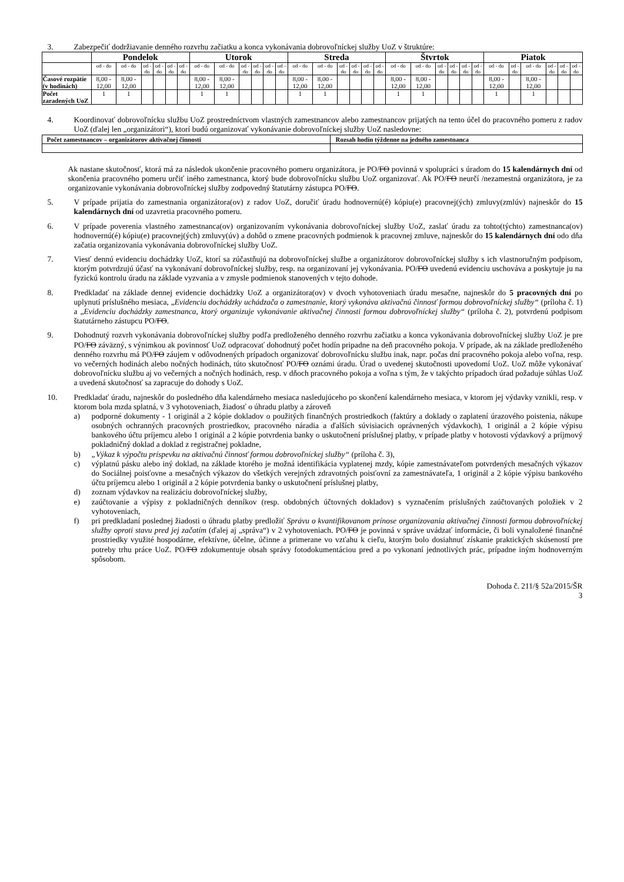3.
Zabezpečiť dodržiavanie denného rozvrhu začiatku a konca vykonávania dobrovoľníckej služby UoZ v štruktúre:
| | Pondelok | | | | | | Utorok | | | | | | Streda | | | | | | Štvrtok | | | | | | Piatok | | | | | |
| --- | --- | --- | --- | --- | --- | --- | --- | --- | --- | --- | --- | --- | --- | --- | --- | --- | --- | --- | --- | --- | --- | --- | --- | --- | --- | --- | --- | --- | --- | --- |
| | od - do | od - do | od - do | od - do | od - do | od - do | od - do | od - do | od - do | od - do | od - do | od - do | od - do | od - do | od - do | od - do | od - do | od - do | od - do | od - do | od - do | od - do | od - do | od - do | od - do | od - do | od - do | od - do | od - do | od - do |
| Časové rozpätie (v hodinách) | 8,00 - 12,00 | 8,00 - 12,00 | | | | | 8,00 - 12,00 | 8,00 - 12,00 | | | | | 8,00 - 12,00 | 8,00 - 12,00 | | | | | 8,00 - 12,00 | 8,00 - 12,00 | | | | | 8,00 - 12,00 | | 8,00 - 12,00 | | | |
| Počet zaradených UoZ | 1 | 1 | | | | | 1 | 1 | | | | | 1 | 1 | | | | | 1 | 1 | | | | | 1 | | 1 | | | |
4.
Koordinovať dobrovoľnícku službu UoZ prostredníctvom vlastných zamestnancov alebo zamestnancov prijatých na tento účel do pracovného pomeru z radov UoZ (ďalej len „organizátori“), ktorí budú organizovať vykonávanie dobrovoľníckej služby UoZ nasledovne:
| Počet zamestnancov – organizátorov aktivačnej činnosti | Rozsah hodín týždenne na jedného zamestnanca |
| --- | --- |
Ak nastane skutočnosť, ktorá má za následok ukončenie pracovného pomeru organizátora, je PO/FO povinná v spolupráci s úradom do 15 kalendárnych dní od skončenia pracovného pomeru určiť iného zamestnanca, ktorý bude dobrovoľnícku službu UoZ organizovať. Ak PO/FO neurčí /nezamestná organizátora, je za organizovanie vykonávania dobrovoľníckej služby zodpovedný štatutárny zástupca PO/FO.
5.
V prípade prijatia do zamestnania organizátora(ov) z radov UoZ, doručiť úradu hodnovernú(é) kópiu(e) pracovnej(ých) zmluvy(zmlúv) najneskôr do 15 kalendárnych dní od uzavretia pracovného pomeru.
6.
V prípade poverenia vlastného zamestnanca(ov) organizovaním vykonávania dobrovoľníckej služby UoZ, zaslať úradu za tohto(týchto) zamestnanca(ov) hodnovernú(é) kópiu(e) pracovnej(ých) zmluvy(úv) a dohôd o zmene pracovných podmienok k pracovnej zmluve, najneskôr do 15 kalendárnych dní odo dňa začatia organizovania vykonávania dobrovoľníckej služby UoZ.
7.
Viesť dennú evidenciu dochádzky UoZ, ktorí sa zúčastňujú na dobrovoľníckej službe a organizátorov dobrovoľníckej služby s ich vlastnoručným podpisom, ktorým potvrdzujú účasť na vykonávaní dobrovoľníckej služby, resp. na organizovaní jej vykonávania. PO/FO uvedenú evidenciu uschováva a poskytuje ju na fyzickú kontrolu úradu na základe vyzvania a v zmysle podmienok stanovených v tejto dohode.
8.
Predkladať na základe dennej evidencie dochádzky UoZ a organizátora(ov) v dvoch vyhotoveniach úradu mesačne, najneskôr do 5 pracovných dní po uplynutí príslušného mesiaca, „Evidenciu dochádzky uchádzača o zamestnanie, ktorý vykonáva aktivačnú činnosť formou dobrovoľníckej služby“ (príloha č. 1) a „Evidenciu dochádzky zamestnanca, ktorý organizuje vykonávanie aktivačnej činnosti formou dobrovoľníckej služby“ (príloha č. 2), potvrdenú podpisom štatutárneho zástupcu PO/FO.
9.
Dohodnutý rozvrh vykonávania dobrovoľníckej služby podľa predloženého denného rozvrhu začiatku a konca vykonávania dobrovoľníckej služby UoZ je pre PO/FO záväzný, s výnimkou ak povinnosť UoZ odpracovať dohodnutý počet hodín pripadne na deň pracovného pokoja. V prípade, ak na základe predloženého denného rozvrhu má PO/FO záujem v odôvodnených prípadoch organizovať dobrovoľnícku službu inak, napr. počas dní pracovného pokoja alebo voľna, resp. vo večerných hodinách alebo nočných hodinách, túto skutočnosť PO/FO oznámi úradu. Úrad o uvedenej skutočnosti upovedomí UoZ. UoZ môže vykonávať dobrovoľnícku službu aj vo večerných a nočných hodinách, resp. v dňoch pracovného pokoja a voľna s tým, že v takýchto prípadoch úrad požaduje súhlas UoZ a uvedená skutočnosť sa zapracuje do dohody s UoZ.
10.
Predkladať úradu, najneskôr do posledného dňa kalendárneho mesiaca nasledujúceho po skončení kalendárneho mesiaca, v ktorom jej výdavky vznikli, resp. v ktorom bola mzda splatná, v 3 vyhotoveniach, žiadosť o úhradu platby a zároveň
a) podporné dokumenty - 1 originál a 2 kópie dokladov o použitých finančných prostriedkoch (faktúry a doklady o zaplatení úrazového poistenia, nákupe osobných ochranných pracovných prostriedkov, pracovného náradia a ďalších súvisiacich oprávnených výdavkoch), 1 originál a 2 kópie výpisu bankového účtu príjemcu alebo 1 originál a 2 kópie potvrdenia banky o uskutočnení príslušnej platby, v prípade platby v hotovosti výdavkový a príjmový pokladničný doklad a doklad z registračnej pokladne,
b) „Výkaz k výpočtu príspevku na aktivačnú činnosť formou dobrovoľníckej služby“ (príloha č. 3),
c) výplatnú pásku alebo iný doklad, na základe ktorého je možná identifikácia vyplatenej mzdy, kópie zamestnávateľom potvrdených mesačných výkazov do Sociálnej poisťovne a mesačných výkazov do všetkých verejných zdravotných poisťovní za zamestnávateľa, 1 originál a 2 kópie výpisu bankového účtu príjemcu alebo 1 originál a 2 kópie potvrdenia banky o uskutočnení príslušnej platby,
d) zoznam výdavkov na realizáciu dobrovoľníckej služby,
e) zaúčtovanie a výpisy z pokladničných denníkov (resp. obdobných účtovných dokladov) s vyznačením príslušných zaúčtovaných položiek v 2 vyhotoveniach,
f) pri predkladaní poslednej žiadosti o úhradu platby predložiť Správu o kvantifikovanom prínose organizovania aktivačnej činnosti formou dobrovoľníckej služby oproti stavu pred jej začatím (ďalej aj „správa“) v 2 vyhotoveniach. PO/FO je povinná v správe uvádzať informácie, či boli vynaložené finančné prostriedky využité hospodárne, efektívne, účelne, účinne a primerane vo vzťahu k cieľu, ktorým bolo dosiahnuť získanie praktických skúseností pre potreby trhu práce UoZ. PO/FO zdokumentuje obsah správy fotodokumentáciou pred a po vykonaní jednotlivých prác, prípadne iným hodnoverným spôsobom.
Dohoda č. 211/§ 52a/2015/ŠR
3